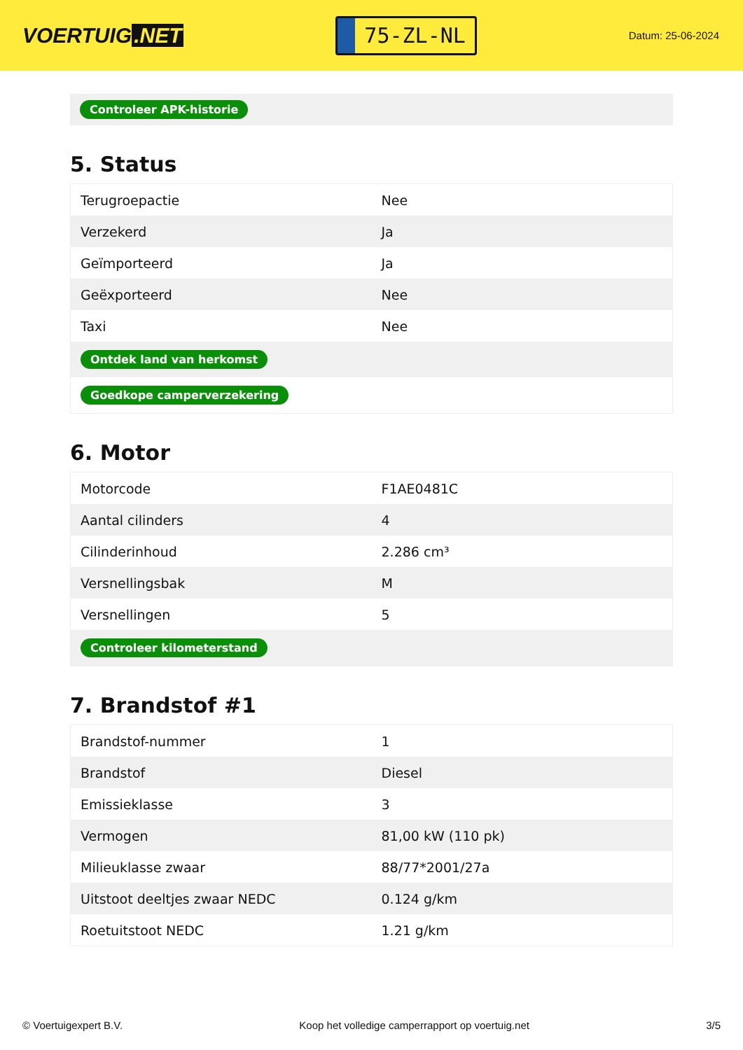VOERTUIG.NET
75-ZL-NL
Datum: 25-06-2024
Controleer APK-historie
5. Status
| Terugroepactie | Nee |
| Verzekerd | Ja |
| Geïmporteerd | Ja |
| Geëxporteerd | Nee |
| Taxi | Nee |
| Ontdek land van herkomst | |
| Goedkope camperverzekering | |
6. Motor
| Motorcode | F1AE0481C |
| Aantal cilinders | 4 |
| Cilinderinhoud | 2.286 cm³ |
| Versnellingsbak | M |
| Versnellingen | 5 |
| Controleer kilometerstand | |
7. Brandstof #1
| Brandstof-nummer | 1 |
| Brandstof | Diesel |
| Emissieklasse | 3 |
| Vermogen | 81,00 kW (110 pk) |
| Milieuklasse zwaar | 88/77*2001/27a |
| Uitstoot deeltjes zwaar NEDC | 0.124 g/km |
| Roetuitstoot NEDC | 1.21 g/km |
© Voertuigexpert B.V. Koop het volledige camperrapport op voertuig.net 3/5